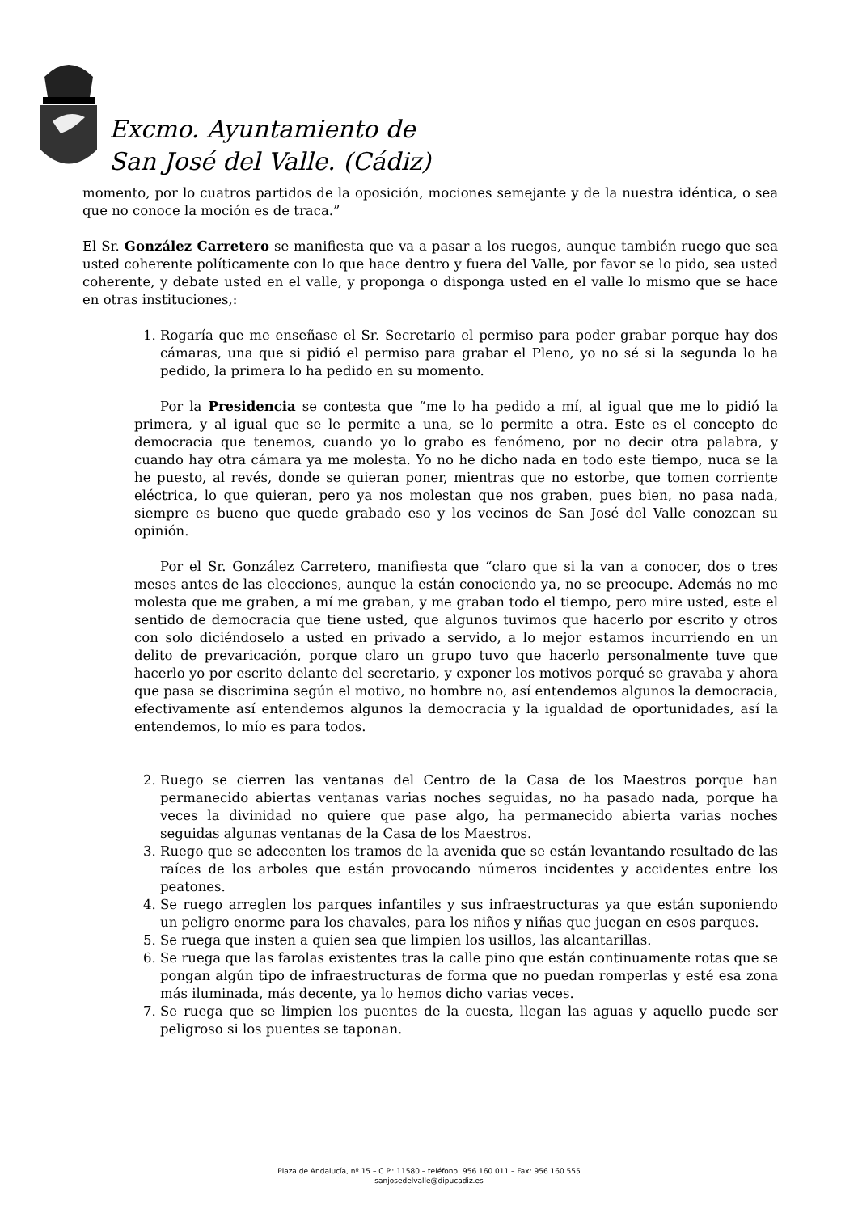Excmo. Ayuntamiento de
San José del Valle. (Cádiz)
momento, por lo cuatros partidos de la oposición, mociones semejante y de la nuestra idéntica, o sea que no conoce la moción es de traca.”
El Sr. González Carretero se manifiesta que va a pasar a los ruegos, aunque también ruego que sea usted coherente políticamente con lo que hace dentro y fuera del Valle, por favor se lo pido, sea usted coherente, y debate usted en el valle, y proponga o disponga usted en el valle lo mismo que se hace en otras instituciones,:
1. Rogaría que me enseñase el Sr. Secretario el permiso para poder grabar porque hay dos cámaras, una que si pidió el permiso para grabar el Pleno, yo no sé si la segunda lo ha pedido, la primera lo ha pedido en su momento.
Por la Presidencia se contesta que “me lo ha pedido a mí, al igual que me lo pidió la primera, y al igual que se le permite a una, se lo permite a otra. Este es el concepto de democracia que tenemos, cuando yo lo grabo es fenómeno, por no decir otra palabra, y cuando hay otra cámara ya me molesta. Yo no he dicho nada en todo este tiempo, nuca se la he puesto, al revés, donde se quieran poner, mientras que no estorbe, que tomen corriente eléctrica, lo que quieran, pero ya nos molestan que nos graben, pues bien, no pasa nada, siempre es bueno que quede grabado eso y los vecinos de San José del Valle conozcan su opinión.
Por el Sr. González Carretero, manifiesta que “claro que si la van a conocer, dos o tres meses antes de las elecciones, aunque la están conociendo ya, no se preocupe. Además no me molesta que me graben, a mí me graban, y me graban todo el tiempo, pero mire usted, este el sentido de democracia que tiene usted, que algunos tuvimos que hacerlo por escrito y otros con solo diciéndoselo a usted en privado a servido, a lo mejor estamos incurriendo en un delito de prevaricación, porque claro un grupo tuvo que hacerlo personalmente tuve que hacerlo yo por escrito delante del secretario, y exponer los motivos porqué se gravaba y ahora que pasa se discrimina según el motivo, no hombre no, así entendemos algunos la democracia, efectivamente así entendemos algunos la democracia y la igualdad de oportunidades, así la entendemos, lo mío es para todos.
2. Ruego se cierren las ventanas del Centro de la Casa de los Maestros porque han permanecido abiertas ventanas varias noches seguidas, no ha pasado nada, porque ha veces la divinidad no quiere que pase algo, ha permanecido abierta varias noches seguidas algunas ventanas de la Casa de los Maestros.
3. Ruego que se adecenten los tramos de la avenida que se están levantando resultado de las raíces de los arboles que están provocando números incidentes y accidentes entre los peatones.
4. Se ruego arreglen los parques infantiles y sus infraestructuras ya que están suponiendo un peligro enorme para los chavales, para los niños y niñas que juegan en esos parques.
5. Se ruega que insten a quien sea que limpien los usillos, las alcantarillas.
6. Se ruega que las farolas existentes tras la calle pino que están continuamente rotas que se pongan algún tipo de infraestructuras de forma que no puedan romperlas y esté esa zona más iluminada, más decente, ya lo hemos dicho varias veces.
7. Se ruega que se limpien los puentes de la cuesta, llegan las aguas y aquello puede ser peligroso si los puentes se taponan.
Plaza de Andalucía, nº 15 – C.P.: 11580 – teléfono: 956 160 011 – Fax: 956 160 555
sanjosedelvalle@dipucadiz.es